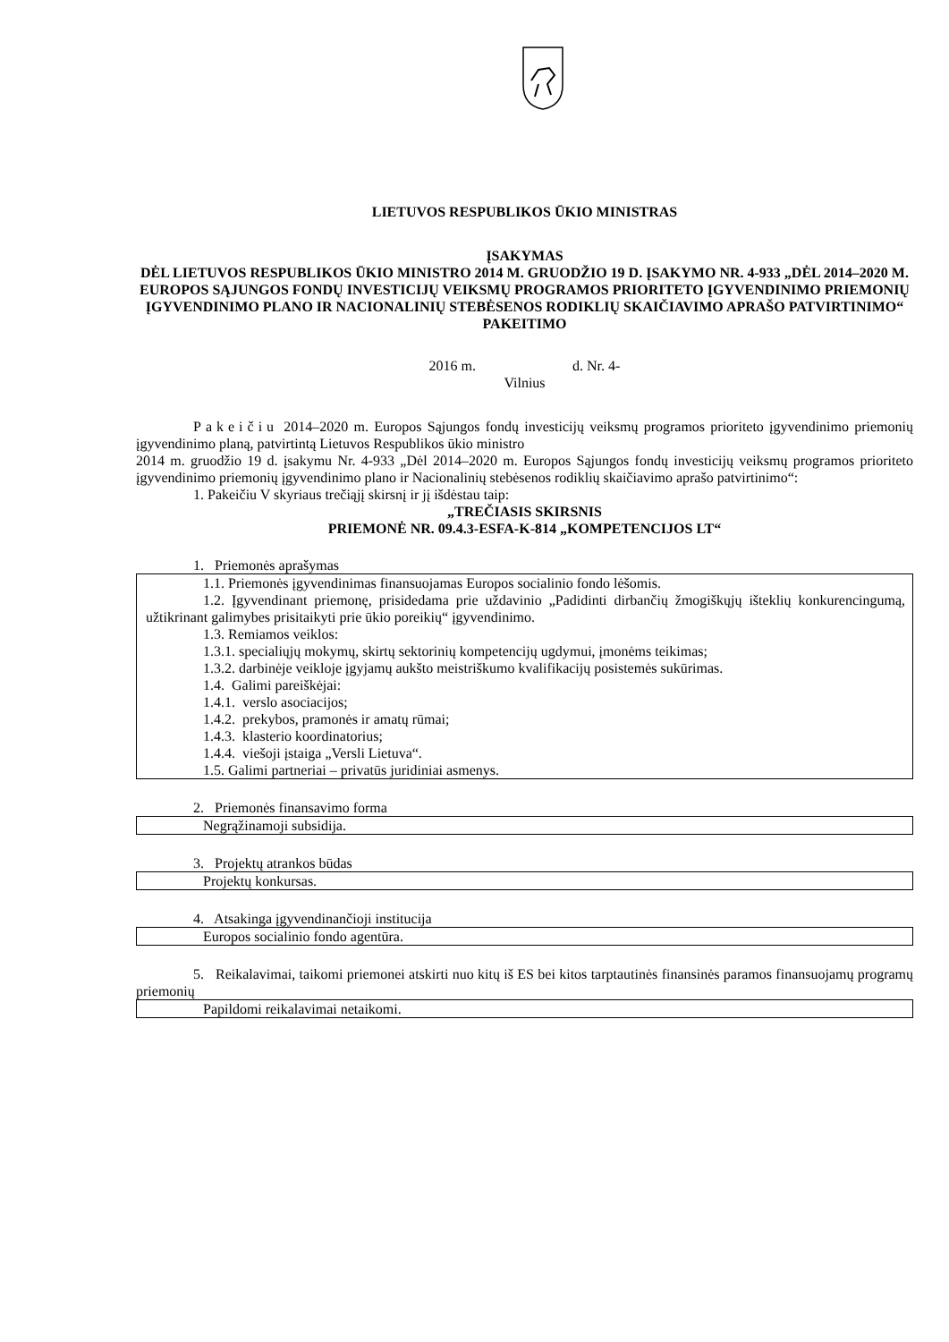LIETUVOS RESPUBLIKOS ŪKIO MINISTRAS
ĮSAKYMAS
DĖL LIETUVOS RESPUBLIKOS ŪKIO MINISTRO 2014 M. GRUODŽIO 19 D. ĮSAKYMO NR. 4-933 „DĖL 2014–2020 M. EUROPOS SĄJUNGOS FONDŲ INVESTICIJŲ VEIKSMŲ PROGRAMOS PRIORITETO ĮGYVENDINIMO PRIEMONIŲ ĮGYVENDINIMO PLANO IR NACIONALINIŲ STEBĖSENOS RODIKLIŲ SKAIČIAVIMO APRAŠO PATVIRTINIMO“ PAKEITIMO
2016 m. d. Nr. 4-
Vilnius
Pakeičiu 2014–2020 m. Europos Sąjungos fondų investicijų veiksmų programos prioriteto įgyvendinimo priemonių įgyvendinimo planą, patvirtintą Lietuvos Respublikos ūkio ministro
2014 m. gruodžio 19 d. įsakymu Nr. 4-933 „Dėl 2014–2020 m. Europos Sąjungos fondų investicijų veiksmų programos prioriteto įgyvendinimo priemonių įgyvendinimo plano ir Nacionalinių stebėsenos rodiklių skaičiavimo aprašo patvirtinimo“:
1. Pakeičiu V skyriaus trečiąjį skirsnį ir jį išdėstau taip:
„TREČIASIS SKIRSNIS
PRIEMONĖ NR. 09.4.3-ESFA-K-814 „KOMPETENCIJOS LT“
1. Priemonės aprašymas
1.1. Priemonės įgyvendinimas finansuojamas Europos socialinio fondo lėšomis.
1.2. Įgyvendinant priemonę, prisidedama prie uždavinio „Padidinti dirbančių žmogiškųjų išteklių konkurencingumą, užtikrinant galimybes prisitaikyti prie ūkio poreikių“ įgyvendinimo.
1.3. Remiamos veiklos:
1.3.1. specialiųjų mokymų, skirtų sektorinių kompetencijų ugdymui, įmonėms teikimas;
1.3.2. darbinėje veikloje įgyjamų aukšto meistriškumo kvalifikacijų posistemės sukūrimas.
1.4. Galimi pareiškėjai:
1.4.1. verslo asociacijos;
1.4.2. prekybos, pramonės ir amatų rūmai;
1.4.3. klasterio koordinatorius;
1.4.4. viešoji įstaiga „Versli Lietuva“.
1.5. Galimi partneriai – privatūs juridiniai asmenys.
2. Priemonės finansavimo forma
Negrąžinamoji subsidija.
3. Projektų atrankos būdas
Projektų konkursas.
4. Atsakinga įgyvendinančioji institucija
Europos socialinio fondo agentūra.
5. Reikalavimai, taikomi priemonei atskirti nuo kitų iš ES bei kitos tarptautinės finansinės paramos finansuojamų programų priemonių
Papildomi reikalavimai netaikomi.